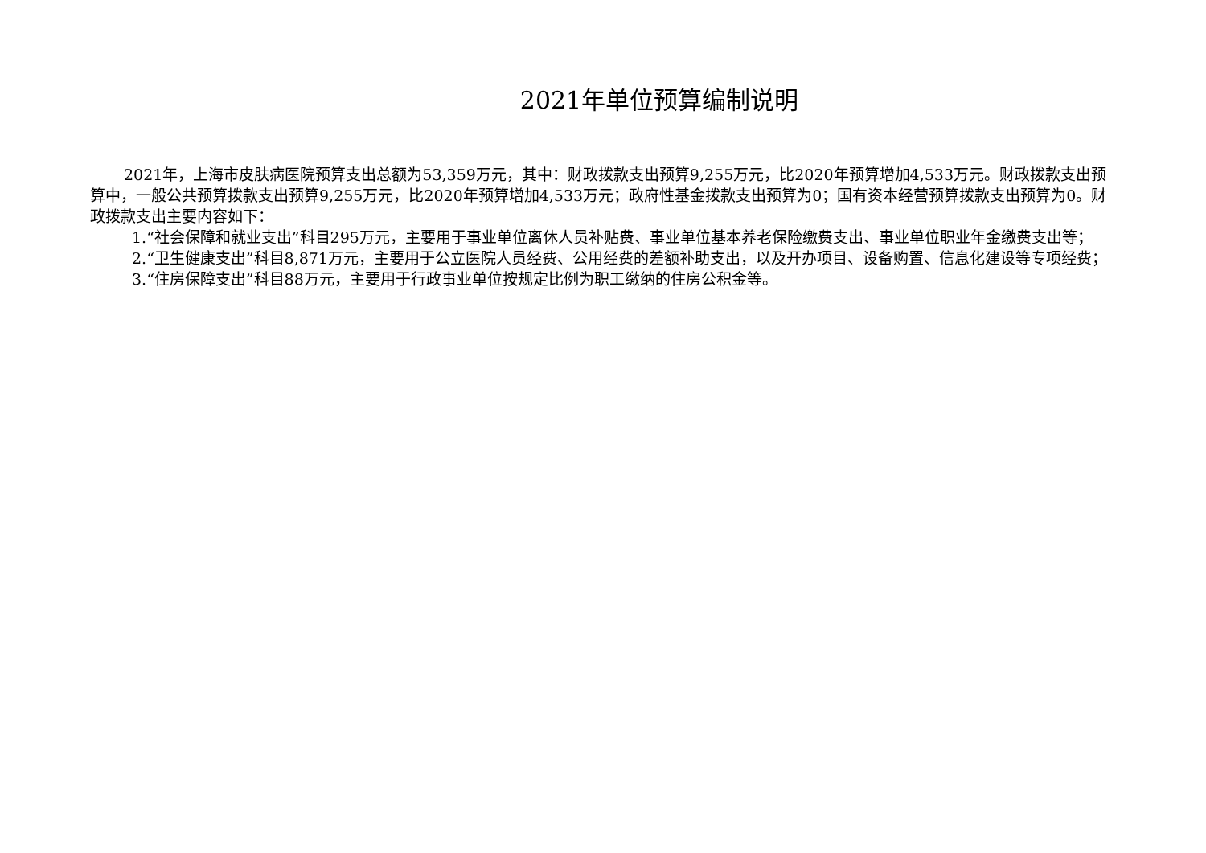2021年单位预算编制说明
2021年，上海市皮肤病医院预算支出总额为53,359万元，其中：财政拨款支出预算9,255万元，比2020年预算增加4,533万元。财政拨款支出预算中，一般公共预算拨款支出预算9,255万元，比2020年预算增加4,533万元；政府性基金拨款支出预算为0；国有资本经营预算拨款支出预算为0。财政拨款支出主要内容如下：
1.“社会保障和就业支出”科目295万元，主要用于事业单位离休人员补贴费、事业单位基本养老保险缴费支出、事业单位职业年金缴费支出等；
2.“卫生健康支出”科目8,871万元，主要用于公立医院人员经费、公用经费的差额补助支出，以及开办项目、设备购置、信息化建设等专项经费；
3.“住房保障支出”科目88万元，主要用于行政事业单位按规定比例为职工缴纳的住房公积金等。